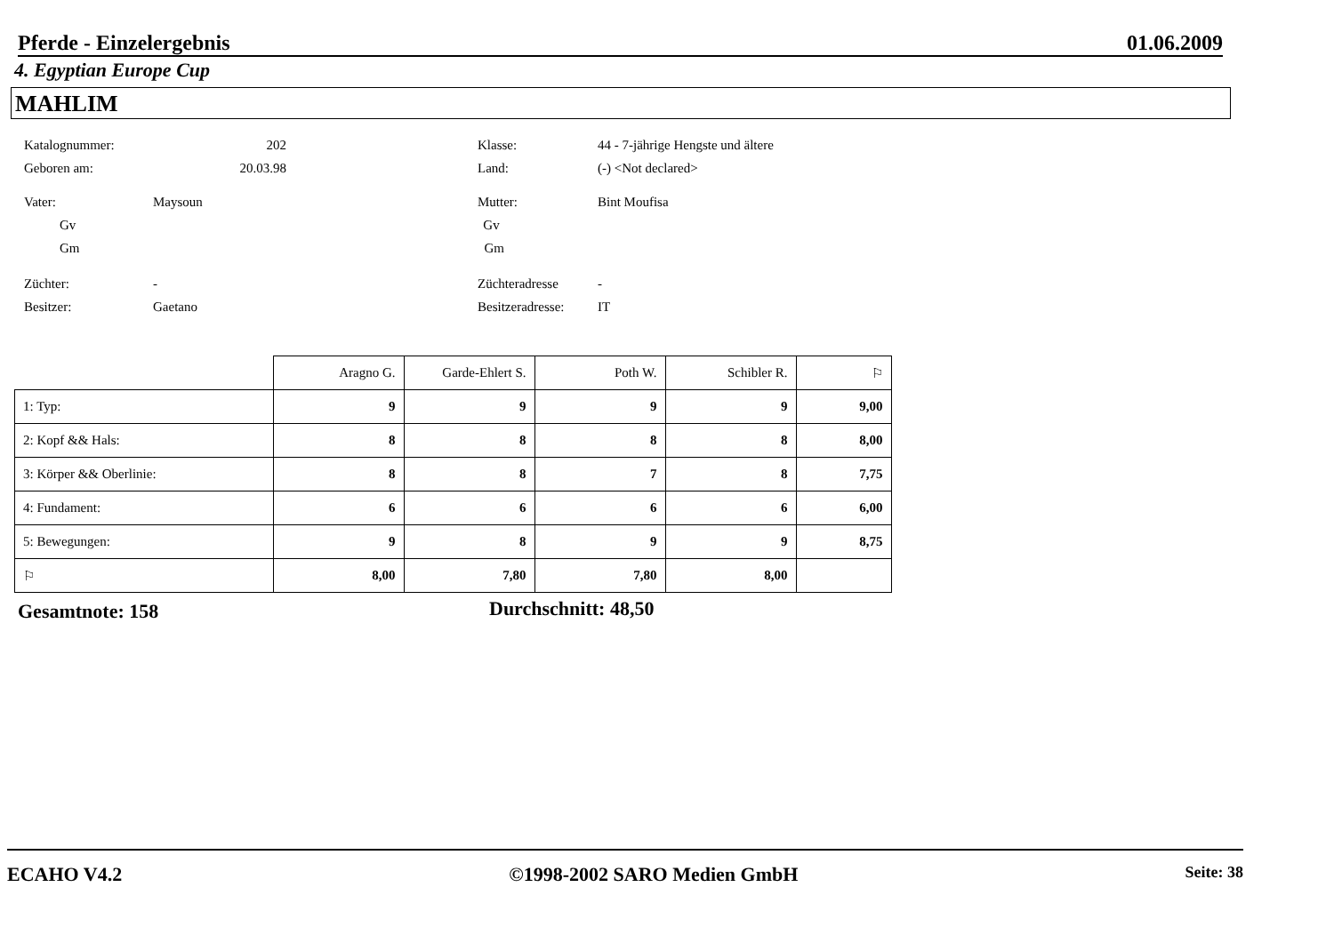Pferde - Einzelergebnis 01.06.2009
4. Egyptian Europe Cup
MAHLIM
Katalognummer: 202 Klasse: 44 - 7-jährige Hengste und ältere
Geboren am: 20.03.98 Land: (-) <Not declared>
Vater: Maysoun Mutter: Bint Moufisa
Gv Gv
Gm Gm
Züchter: - Züchteradresse -
Besitzer: Gaetano Besitzeradresse: IT
| | Aragno G. | Garde-Ehlert S. | Poth W. | Schibler R. | ⚐ |
| --- | --- | --- | --- | --- | --- |
| 1: Typ: | 9 | 9 | 9 | 9 | 9,00 |
| 2: Kopf && Hals: | 8 | 8 | 8 | 8 | 8,00 |
| 3: Körper && Oberlinie: | 8 | 8 | 7 | 8 | 7,75 |
| 4: Fundament: | 6 | 6 | 6 | 6 | 6,00 |
| 5: Bewegungen: | 9 | 8 | 9 | 9 | 8,75 |
| ⚐ | 8,00 | 7,80 | 7,80 | 8,00 | |
Gesamtnote: 158 Durchschnitt: 48,50
ECAHO V4.2 ©1998-2002 SARO Medien GmbH Seite: 38